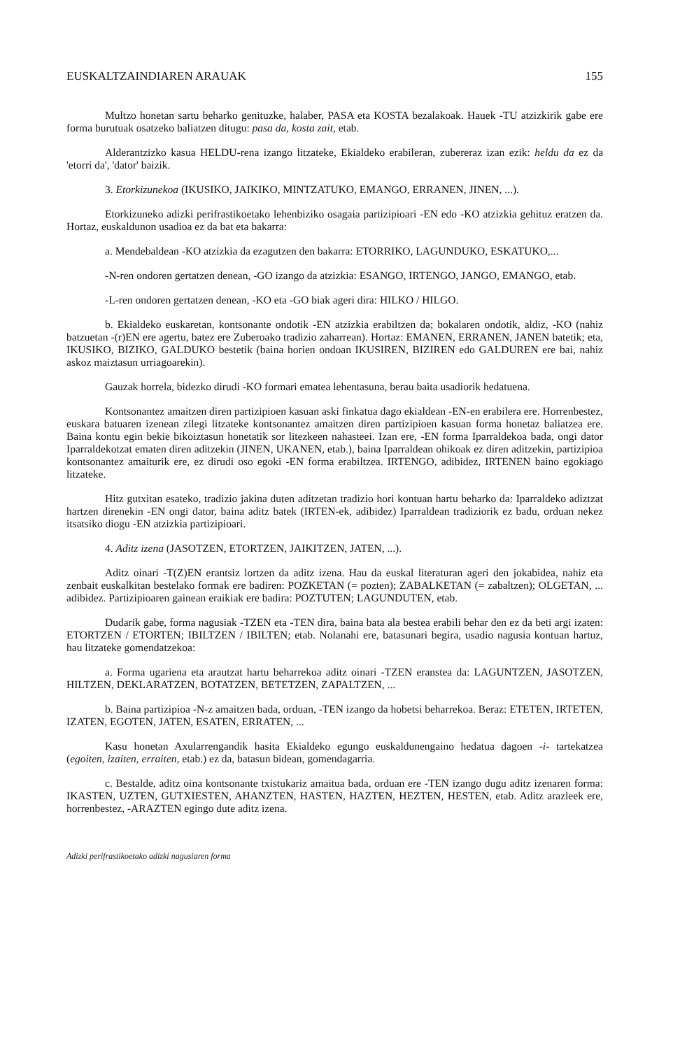EUSKALTZAINDIAREN ARAUAK 155
Multzo honetan sartu beharko genituzke, halaber, PASA eta KOSTA bezalakoak. Hauek -TU atzizkirik gabe ere forma burutuak osatzeko baliatzen ditugu: pasa da, kosta zait, etab.
Alderantzizko kasua HELDU-rena izango litzateke, Ekialdeko erabileran, zubereraz izan ezik: heldu da ez da 'etorri da', 'dator' baizik.
3. Etorkizunekoa (IKUSIKO, JAIKIKO, MINTZATUKO, EMANGO, ERRANEN, JINEN, ...).
Etorkizuneko adizki perifrastikoetako lehenbiziko osagaia partizipioari -EN edo -KO atzizkia gehituz eratzen da. Hortaz, euskaldunon usadioa ez da bat eta bakarra:
a. Mendebaldean -KO atzizkia da ezagutzen den bakarra: ETORRIKO, LAGUNDUKO, ESKATUKO,...
-N-ren ondoren gertatzen denean, -GO izango da atzizkia: ESANGO, IRTENGO, JANGO, EMANGO, etab.
-L-ren ondoren gertatzen denean, -KO eta -GO biak ageri dira: HILKO / HILGO.
b. Ekialdeko euskaretan, kontsonante ondotik -EN atzizkia erabiltzen da; bokalaren ondotik, aldiz, -KO (nahiz batzuetan -(r)EN ere agertu, batez ere Zuberoako tradizio zaharrean). Hortaz: EMANEN, ERRANEN, JANEN batetik; eta, IKUSIKO, BIZIKO, GALDUKO bestetik (baina horien ondoan IKUSIREN, BIZIREN edo GALDUREN ere bai, nahiz askoz maiztasun urriagoarekin).
Gauzak horrela, bidezko dirudi -KO formari ematea lehentasuna, berau baita usadiorik hedatuena.
Kontsonantez amaitzen diren partizipioen kasuan aski finkatua dago ekialdean -EN-en erabilera ere. Horrenbestez, euskara batuaren izenean zilegi litzateke kontsonantez amaitzen diren partizipioen kasuan forma honetaz baliatzea ere. Baina kontu egin bekie bikoiztasun honetatik sor litezkeen nahasteei. Izan ere, -EN forma Iparraldekoa bada, ongi dator Iparraldekotzat ematen diren aditzekin (JINEN, UKANEN, etab.), baina Iparraldean ohikoak ez diren aditzekin, partizipioa kontsonantez amaiturik ere, ez dirudi oso egoki -EN forma erabiltzea. IRTENGO, adibidez, IRTENEN baino egokiago litzateke.
Hitz gutxitan esateko, tradizio jakina duten aditzetan tradizio hori kontuan hartu beharko da: Iparraldeko adiztzat hartzen direnekin -EN ongi dator, baina aditz batek (IRTEN-ek, adibidez) Iparraldean tradiziorik ez badu, orduan nekez itsatsiko diogu -EN atzizkia partizipioari.
4. Aditz izena (JASOTZEN, ETORTZEN, JAIKITZEN, JATEN, ...).
Aditz oinari -T(Z)EN erantsiz lortzen da aditz izena. Hau da euskal literaturan ageri den jokabidea, nahiz eta zenbait euskalkitan bestelako formak ere badiren: POZKETAN (= pozten); ZABALKETAN (= zabaltzen); OLGETAN, ... adibidez. Partizipioaren gainean eraikiak ere badira: POZTUTEN; LAGUNDUTEN, etab.
Dudarik gabe, forma nagusiak -TZEN eta -TEN dira, baina bata ala bestea erabili behar den ez da beti argi izaten: ETORTZEN / ETORTEN; IBILTZEN / IBILTEN; etab. Nolanahi ere, batasunari begira, usadio nagusia kontuan hartuz, hau litzateke gomendatzekoa:
a. Forma ugariena eta arautzat hartu beharrekoa aditz oinari -TZEN eranstea da: LAGUNTZEN, JASOTZEN, HILTZEN, DEKLARATZEN, BOTATZEN, BETETZEN, ZAPALTZEN, ...
b. Baina partizipioa -N-z amaitzen bada, orduan, -TEN izango da hobetsi beharrekoa. Beraz: ETETEN, IRTETEN, IZATEN, EGOTEN, JATEN, ESATEN, ERRATEN, ...
Kasu honetan Axularrengandik hasita Ekialdeko egungo euskaldunengaino hedatua dagoen -i- tartekatzea (egoiten, izaiten, erraiten, etab.) ez da, batasun bidean, gomendagarria.
c. Bestalde, aditz oina kontsonante txistukariz amaitua bada, orduan ere -TEN izango dugu aditz izenaren forma: IKASTEN, UZTEN, GUTXIESTEN, AHANZTEN, HASTEN, HAZTEN, HEZTEN, HESTEN, etab. Aditz arazleek ere, horrenbestez, -ARAZTEN egingo dute aditz izena.
Adizki perifrastikoetako adizki nagusiaren forma